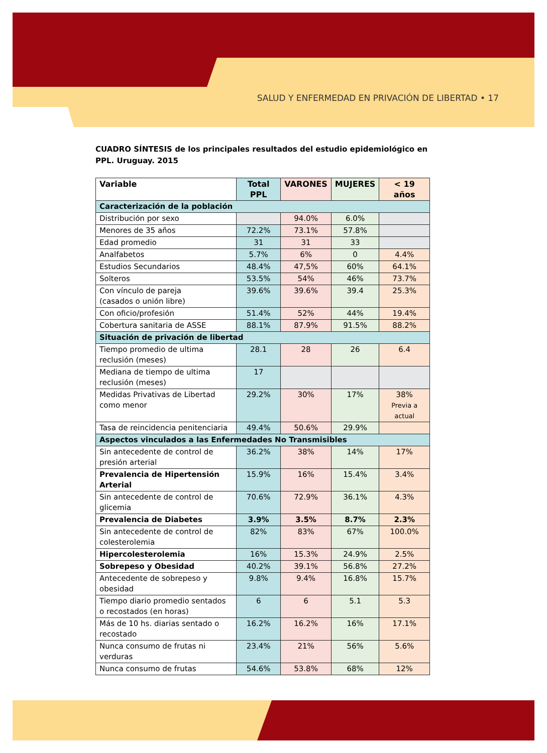SALUD Y ENFERMEDAD EN PRIVACIÓN DE LIBERTAD • 17
CUADRO SÍNTESIS de los principales resultados del estudio epidemiológico en PPL. Uruguay. 2015
| Variable | Total PPL | VARONES | MUJERES | < 19 años |
| --- | --- | --- | --- | --- |
| Caracterización de la población | | | | |
| Distribución por sexo | | 94.0% | 6.0% | |
| Menores de 35 años | 72.2% | 73.1% | 57.8% | |
| Edad promedio | 31 | 31 | 33 | |
| Analfabetos | 5.7% | 6% | 0 | 4.4% |
| Estudios Secundarios | 48.4% | 47,5% | 60% | 64.1% |
| Solteros | 53.5% | 54% | 46% | 73.7% |
| Con vínculo de pareja (casados o unión libre) | 39.6% | 39.6% | 39.4 | 25.3% |
| Con oficio/profesión | 51.4% | 52% | 44% | 19.4% |
| Cobertura sanitaria de ASSE | 88.1% | 87.9% | 91.5% | 88.2% |
| Situación de privación de libertad | | | | |
| Tiempo promedio de ultima reclusión (meses) | 28.1 | 28 | 26 | 6.4 |
| Mediana de tiempo de ultima reclusión (meses) | 17 | | | |
| Medidas Privativas de Libertad como menor | 29.2% | 30% | 17% | 38% Previa a actual |
| Tasa de reincidencia penitenciaria | 49.4% | 50.6% | 29.9% | |
| Aspectos vinculados a las Enfermedades No Transmisibles | | | | |
| Sin antecedente de control de presión arterial | 36.2% | 38% | 14% | 17% |
| Prevalencia de Hipertensión Arterial | 15.9% | 16% | 15.4% | 3.4% |
| Sin antecedente de control de glicemia | 70.6% | 72.9% | 36.1% | 4.3% |
| Prevalencia de Diabetes | 3.9% | 3.5% | 8.7% | 2.3% |
| Sin antecedente de control de colesterolemia | 82% | 83% | 67% | 100.0% |
| Hipercolesterolemia | 16% | 15.3% | 24.9% | 2.5% |
| Sobrepeso y Obesidad | 40.2% | 39.1% | 56.8% | 27.2% |
| Antecedente de sobrepeso y obesidad | 9.8% | 9.4% | 16.8% | 15.7% |
| Tiempo diario promedio sentados o recostados (en horas) | 6 | 6 | 5.1 | 5.3 |
| Más de 10 hs. diarias sentado o recostado | 16.2% | 16.2% | 16% | 17.1% |
| Nunca consumo de frutas ni verduras | 23.4% | 21% | 56% | 5.6% |
| Nunca consumo de frutas | 54.6% | 53.8% | 68% | 12% |